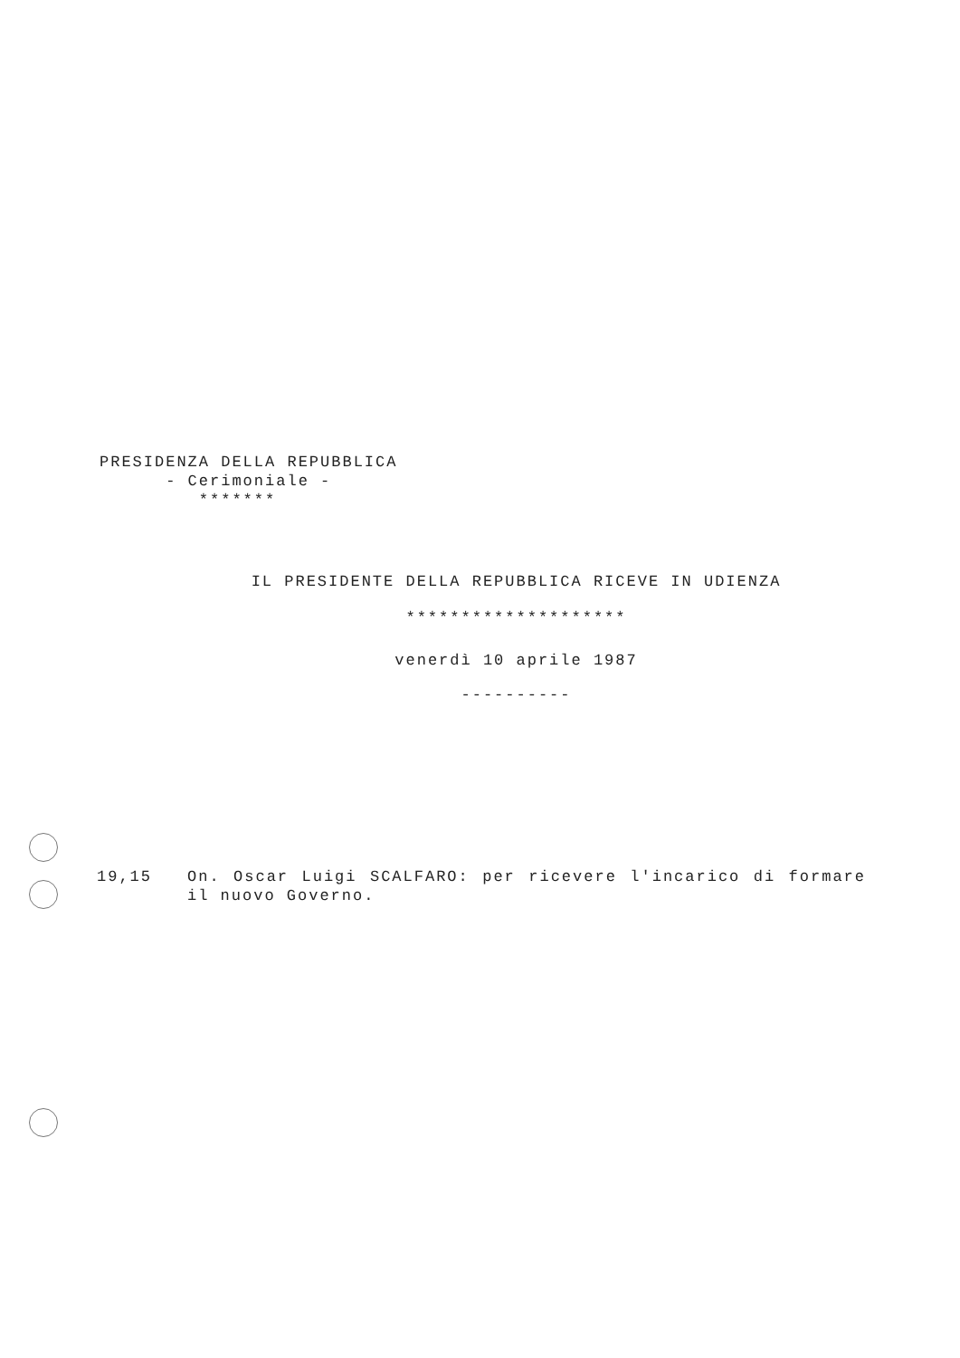PRESIDENZA DELLA REPUBBLICA
- Cerimoniale -
*******
IL PRESIDENTE DELLA REPUBBLICA RICEVE IN UDIENZA
********************
venerdì 10 aprile 1987
----------
19,15 On. Oscar Luigi SCALFARO: per ricevere l'incarico di formare il nuovo Governo.